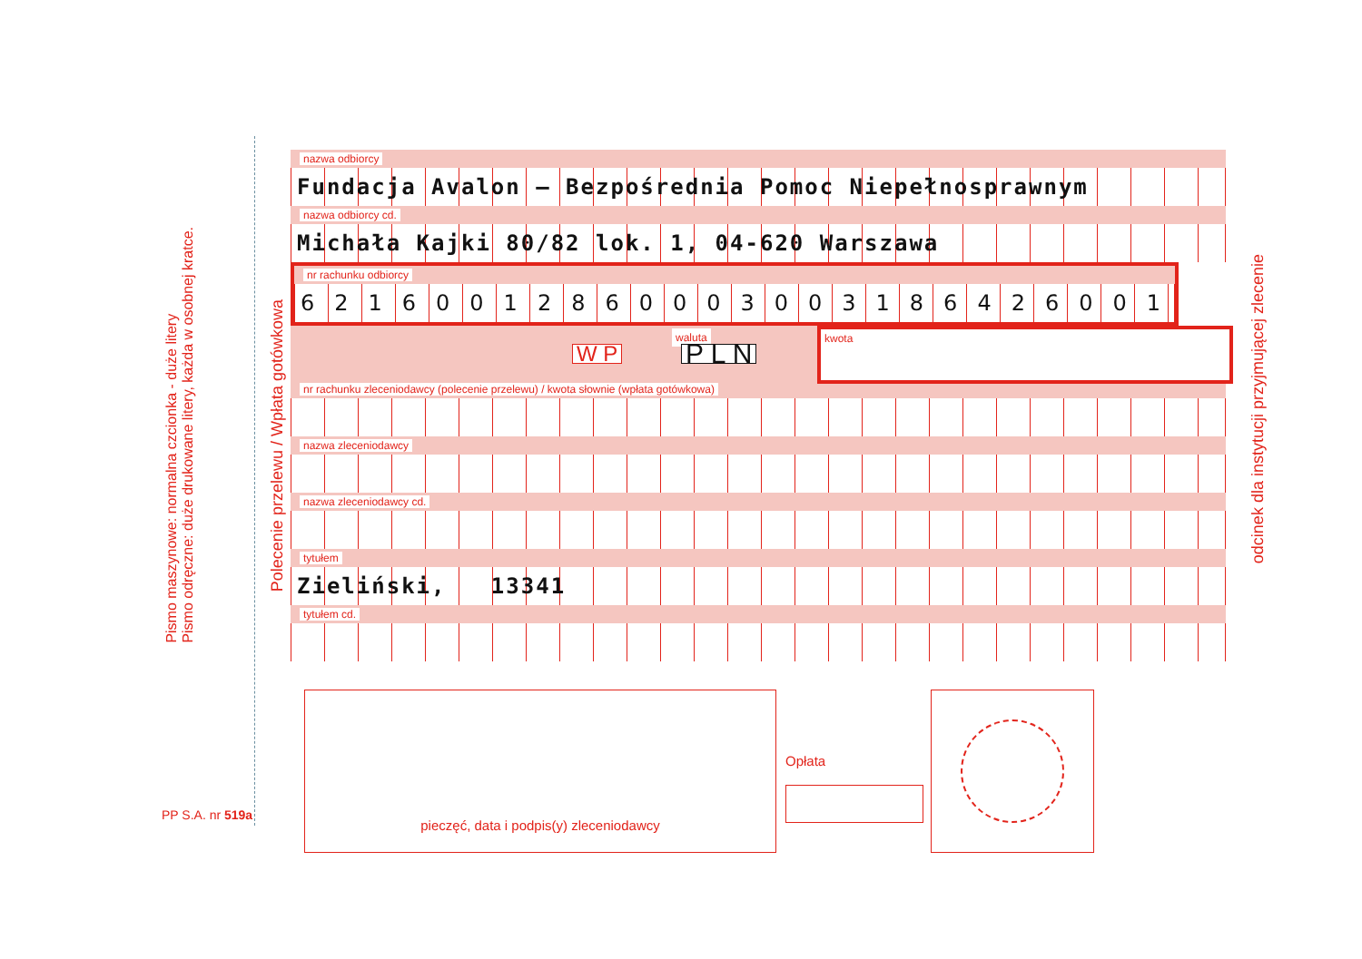Pismo maszynowe: normalna czcionka - duże litery
Pismo odręczne: duże drukowane litery, każda w osobnej kratce.
PP S.A. nr 519a
Polecenie przelewu / Wpłata gotówkowa
odcinek dla instytucji przyjmującej zlecenie
nazwa odbiorcy
Fundacja Avalon – Bezpośrednia Pomoc Niepełnosprawnym
nazwa odbiorcy cd.
Michała Kajki 80/82 lok. 1, 04-620 Warszawa
nr rachunku odbiorcy
62160012860003003186426001
waluta
W P P L N
kwota
nr rachunku zleceniodawcy (polecenie przelewu) / kwota słownie (wpłata gotówkowa)
nazwa zleceniodawcy
nazwa zleceniodawcy cd.
tytułem
Zieliński, 13341
tytułem cd.
pieczęć, data i podpis(y) zleceniodawcy
Opłata